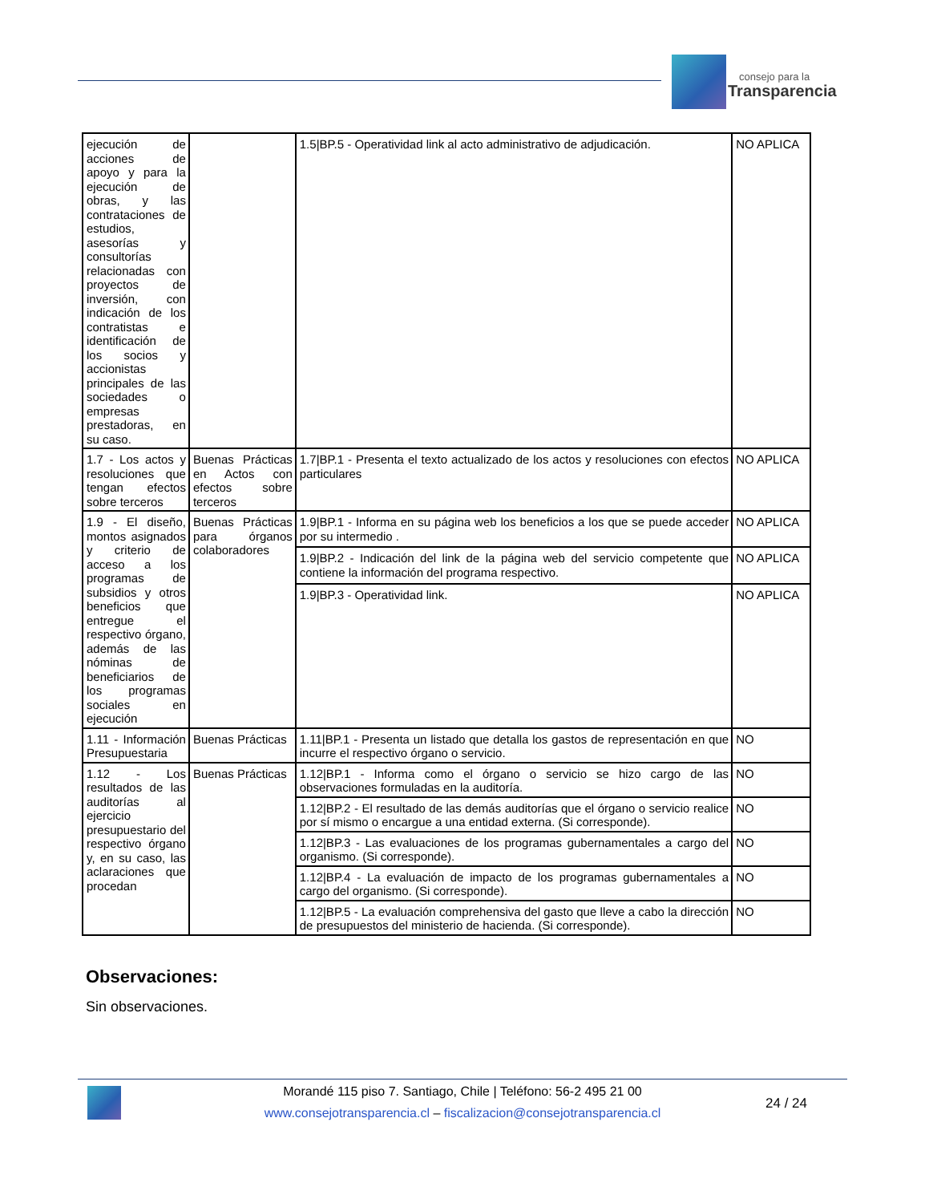consejo para la
Transparencia
| ejecución de acciones de apoyo y para la ejecución de obras, y las contrataciones de estudios, asesorías y consultorías relacionadas con proyectos de inversión, con indicación de los contratistas e identificación de los socios y accionistas principales de las sociedades o empresas prestadoras, en su caso. | | 1.5/BP.5 - Operatividad link al acto administrativo de adjudicación. | NO APLICA |
| 1.7 - Los actos y resoluciones que tengan efectos sobre terceros | Buenas Prácticas en Actos con efectos sobre terceros | 1.7/BP.1 - Presenta el texto actualizado de los actos y resoluciones con efectos particulares | NO APLICA |
| 1.9 - El diseño, montos asignados y criterio de acceso a los programas de subsidios y otros beneficios que entregue el respectivo órgano, además de las nóminas de beneficiarios de los programas sociales en ejecución | Buenas Prácticas para órganos colaboradores | 1.9/BP.1 - Informa en su página web los beneficios a los que se puede acceder por su intermedio . | NO APLICA |
| | | 1.9/BP.2 - Indicación del link de la página web del servicio competente que contiene la información del programa respectivo. | NO APLICA |
| | | 1.9/BP.3 - Operatividad link. | NO APLICA |
| 1.11 - Información Presupuestaria | Buenas Prácticas | 1.11/BP.1 - Presenta un listado que detalla los gastos de representación en que incurre el respectivo órgano o servicio. | NO |
| 1.12 - Los resultados de las auditorías al ejercicio presupuestario del respectivo órgano y, en su caso, las aclaraciones que procedan | Buenas Prácticas | 1.12/BP.1 - Informa como el órgano o servicio se hizo cargo de las observaciones formuladas en la auditoría. | NO |
| | | 1.12/BP.2 - El resultado de las demás auditorías que el órgano o servicio realice por sí mismo o encargue a una entidad externa. (Si corresponde). | NO |
| | | 1.12/BP.3 - Las evaluaciones de los programas gubernamentales a cargo del organismo. (Si corresponde). | NO |
| | | 1.12/BP.4 - La evaluación de impacto de los programas gubernamentales a cargo del organismo. (Si corresponde). | NO |
| | | 1.12/BP.5 - La evaluación comprehensiva del gasto que lleve a cabo la dirección de presupuestos del ministerio de hacienda. (Si corresponde). | NO |
Observaciones:
Sin observaciones.
Morandé 115 piso 7. Santiago, Chile | Teléfono: 56-2 495 21 00
www.consejotransparencia.cl – fiscalizacion@consejotransparencia.cl
24 / 24